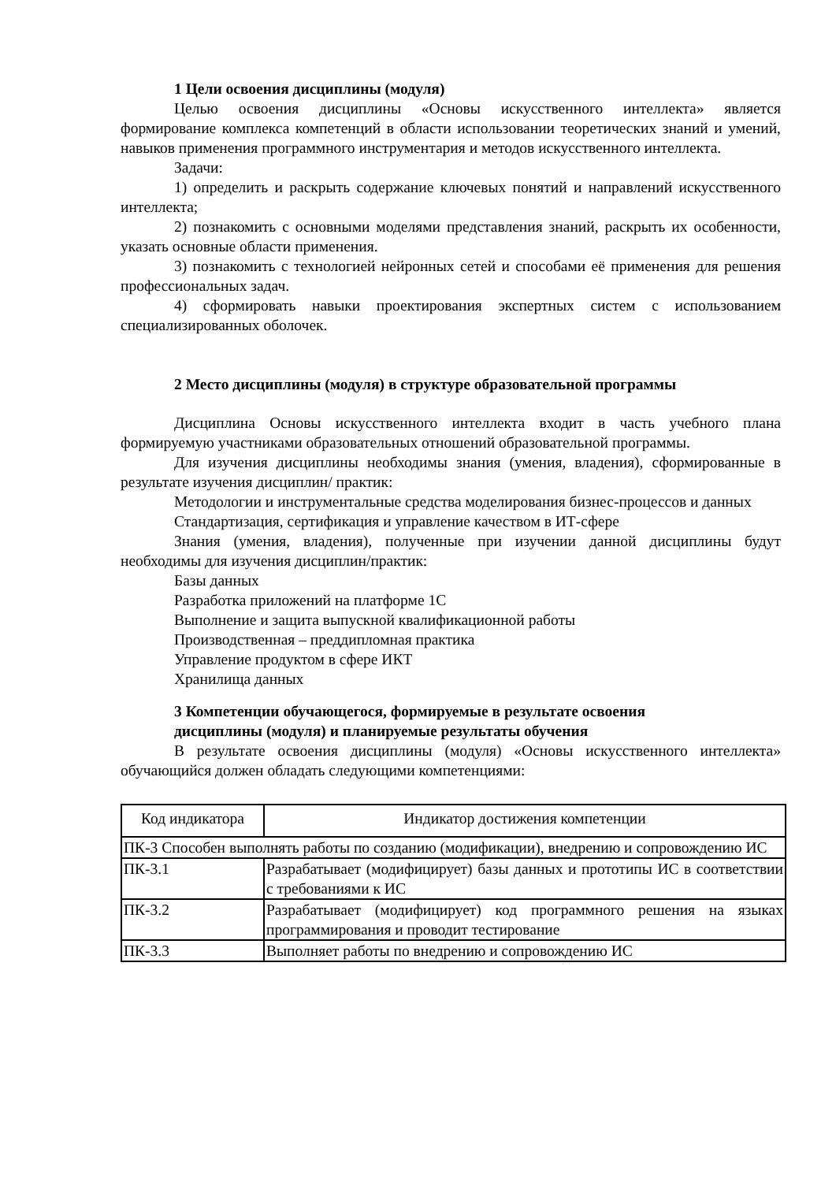1 Цели освоения дисциплины (модуля)
Целью освоения дисциплины «Основы искусственного интеллекта» является формирование комплекса компетенций в области использовании теоретических знаний и умений, навыков применения программного инструментария и методов искусственного интеллекта.
Задачи:
1) определить и раскрыть содержание ключевых понятий и направлений искусственного интеллекта;
2) познакомить с основными моделями представления знаний, раскрыть их особенности, указать основные области применения.
3) познакомить с технологией нейронных сетей и способами её применения для решения профессиональных задач.
4) сформировать навыки проектирования экспертных систем с использованием специализированных оболочек.
2 Место дисциплины (модуля) в структуре образовательной программы
Дисциплина Основы искусственного интеллекта входит в часть учебного плана формируемую участниками образовательных отношений образовательной программы.
Для изучения дисциплины необходимы знания (умения, владения), сформированные в результате изучения дисциплин/ практик:
Методологии и инструментальные средства моделирования бизнес-процессов и данных
Стандартизация, сертификация и управление качеством в ИТ-сфере
Знания (умения, владения), полученные при изучении данной дисциплины будут необходимы для изучения дисциплин/практик:
Базы данных
Разработка приложений на платформе 1С
Выполнение и защита выпускной квалификационной работы
Производственная – преддипломная практика
Управление продуктом в сфере ИКТ
Хранилища данных
3 Компетенции обучающегося, формируемые в результате освоения
дисциплины (модуля) и планируемые результаты обучения
В результате освоения дисциплины (модуля) «Основы искусственного интеллекта» обучающийся должен обладать следующими компетенциями:
| Код индикатора | Индикатор достижения компетенции |
| --- | --- |
| ПК-3 Способен выполнять работы по созданию (модификации), внедрению и сопровождению ИС | |
| ПК-3.1 | Разрабатывает (модифицирует) базы данных и прототипы ИС в соответствии с требованиями к ИС |
| ПК-3.2 | Разрабатывает (модифицирует) код программного решения на языках программирования и проводит тестирование |
| ПК-3.3 | Выполняет работы по внедрению и сопровождению ИС |